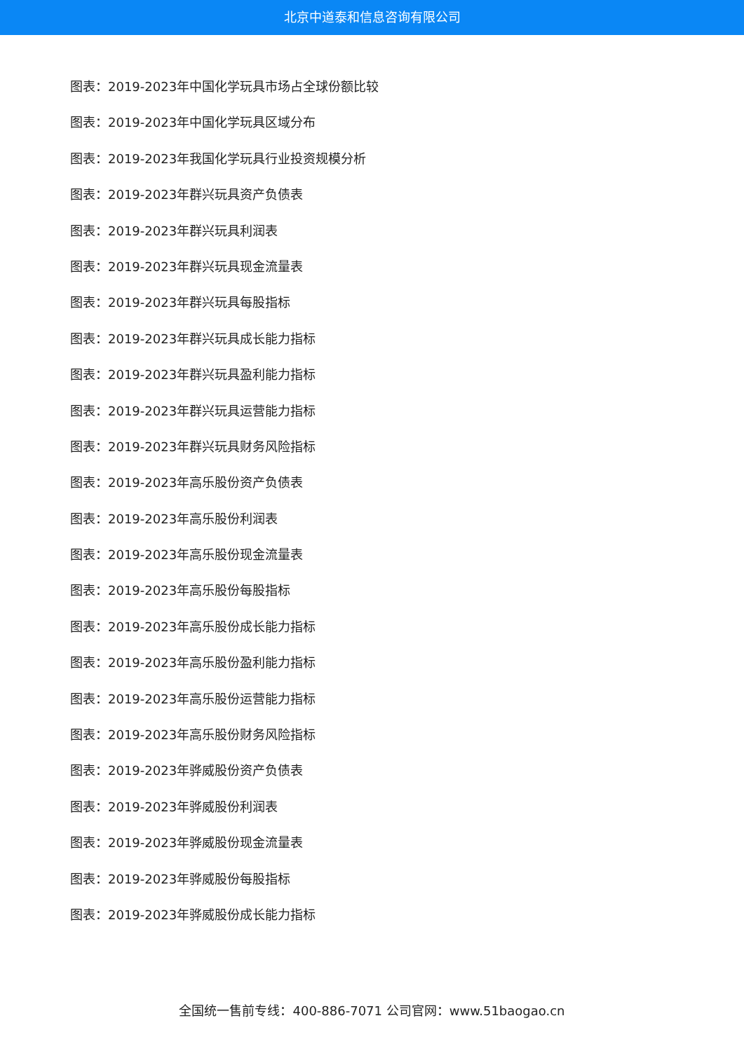北京中道泰和信息咨询有限公司
图表：2019-2023年中国化学玩具市场占全球份额比较
图表：2019-2023年中国化学玩具区域分布
图表：2019-2023年我国化学玩具行业投资规模分析
图表：2019-2023年群兴玩具资产负债表
图表：2019-2023年群兴玩具利润表
图表：2019-2023年群兴玩具现金流量表
图表：2019-2023年群兴玩具每股指标
图表：2019-2023年群兴玩具成长能力指标
图表：2019-2023年群兴玩具盈利能力指标
图表：2019-2023年群兴玩具运营能力指标
图表：2019-2023年群兴玩具财务风险指标
图表：2019-2023年高乐股份资产负债表
图表：2019-2023年高乐股份利润表
图表：2019-2023年高乐股份现金流量表
图表：2019-2023年高乐股份每股指标
图表：2019-2023年高乐股份成长能力指标
图表：2019-2023年高乐股份盈利能力指标
图表：2019-2023年高乐股份运营能力指标
图表：2019-2023年高乐股份财务风险指标
图表：2019-2023年骅威股份资产负债表
图表：2019-2023年骅威股份利润表
图表：2019-2023年骅威股份现金流量表
图表：2019-2023年骅威股份每股指标
图表：2019-2023年骅威股份成长能力指标
全国统一售前专线：400-886-7071 公司官网：www.51baogao.cn